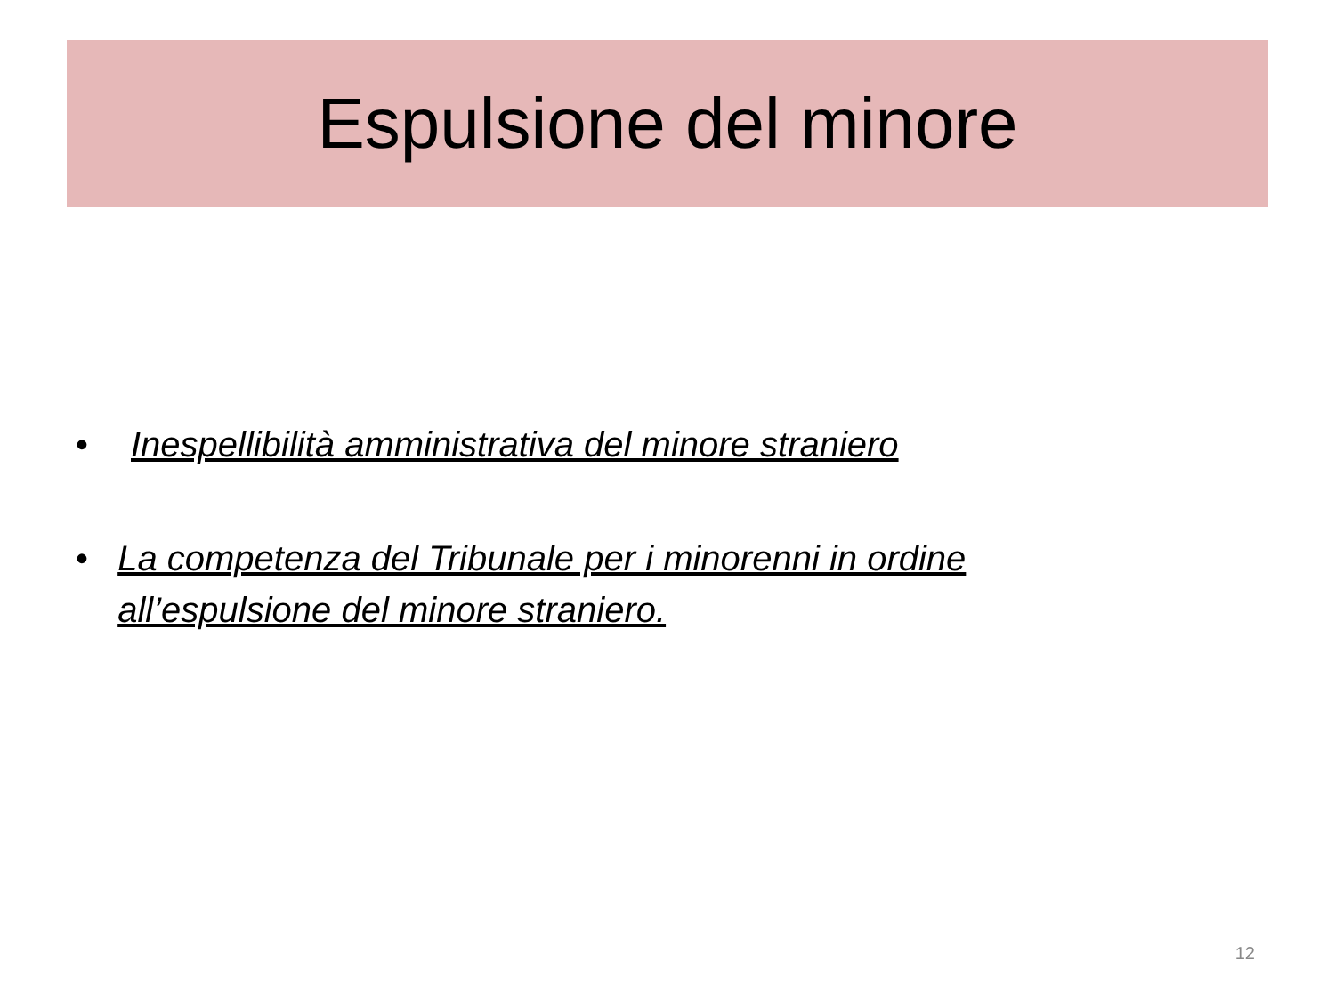Espulsione del minore
• Inespellibilità amministrativa del minore straniero
• La competenza del Tribunale per i minorenni in ordine all’espulsione del minore straniero.
12